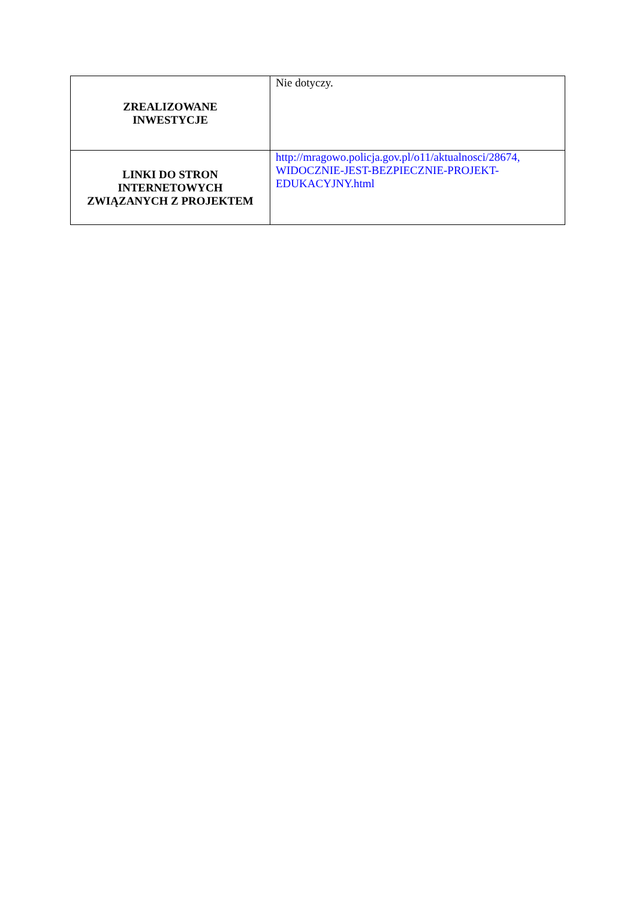| ZREALIZOWANE INWESTYCJE | Nie dotyczy. |
| LINKI DO STRON INTERNETOWYCH ZWIĄZANYCH Z PROJEKTEM | http://mragowo.policja.gov.pl/o11/aktualnosci/28674, WIDOCZNIE-JEST-BEZPIECZNIE-PROJEKT- EDUKACYJNY.html |